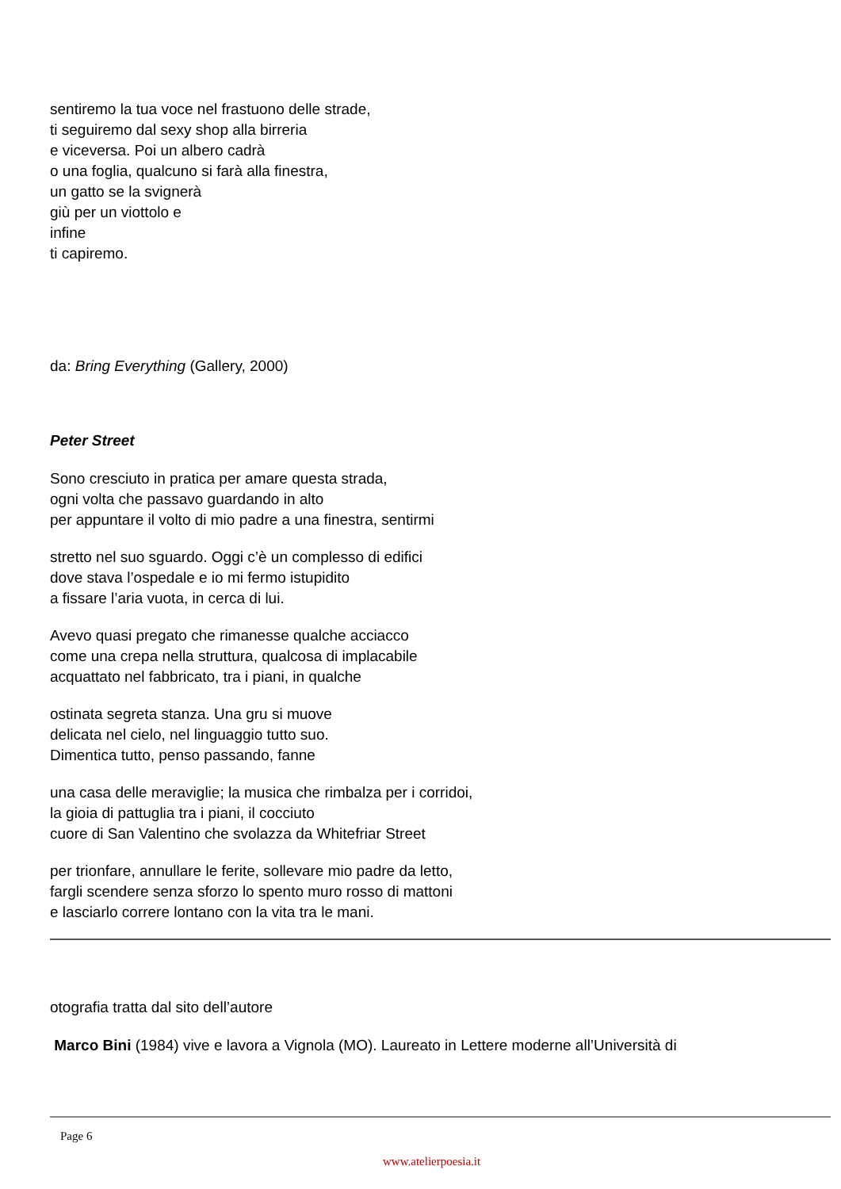sentiremo la tua voce nel frastuono delle strade,
ti seguiremo dal sexy shop alla birreria
e viceversa. Poi un albero cadrà
o una foglia, qualcuno si farà alla finestra,
un gatto se la svignerà
giù per un viottolo e
infine
ti capiremo.
da: Bring Everything (Gallery, 2000)
Peter Street
Sono cresciuto in pratica per amare questa strada,
ogni volta che passavo guardando in alto
per appuntare il volto di mio padre a una finestra, sentirmi
stretto nel suo sguardo. Oggi c’è un complesso di edifici
dove stava l’ospedale e io mi fermo istupidito
a fissare l’aria vuota, in cerca di lui.
Avevo quasi pregato che rimanesse qualche acciacco
come una crepa nella struttura, qualcosa di implacabile
acquattato nel fabbricato, tra i piani, in qualche
ostinata segreta stanza. Una gru si muove
delicata nel cielo, nel linguaggio tutto suo.
Dimentica tutto, penso passando, fanne
una casa delle meraviglie; la musica che rimbalza per i corridoi,
la gioia di pattuglia tra i piani, il cocciuto
cuore di San Valentino che svolazza da Whitefriar Street
per trionfare, annullare le ferite, sollevare mio padre da letto,
fargli scendere senza sforzo lo spento muro rosso di mattoni
e lasciarlo correre lontano con la vita tra le mani.
otografia tratta dal sito dell’autore
Marco Bini (1984) vive e lavora a Vignola (MO). Laureato in Lettere moderne all’Università di
Page 6
www.atelierpoesia.it